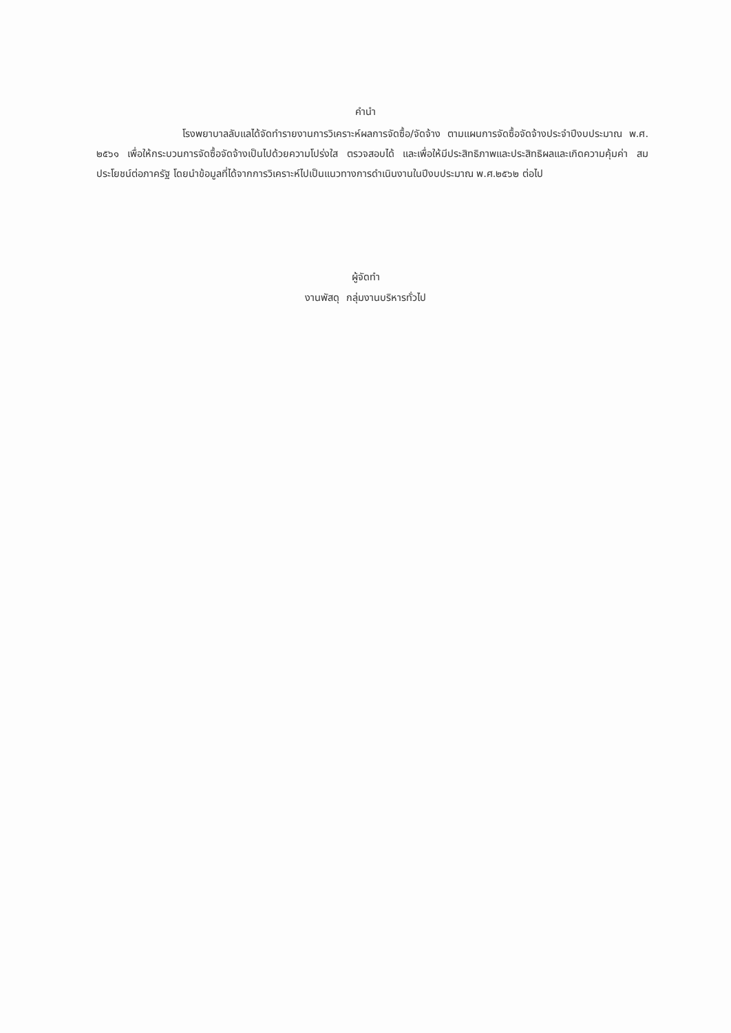คำนำ
โรงพยาบาลลับแลได้จัดทำรายงานการวิเคราะห์ผลการจัดซื้อ/จัดจ้าง ตามแผนการจัดซื้อจัดจ้างประจำปีงบประมาณ พ.ศ. ๒๕๖๑ เพื่อให้กระบวนการจัดซื้อจัดจ้างเป็นไปด้วยความโปร่งใส ตรวจสอบได้ และเพื่อให้มีประสิทธิภาพและประสิทธิผลและเกิดความคุ้มค่า สมประโยชน์ต่อภาครัฐ โดยนำข้อมูลที่ได้จากการวิเคราะห์ไปเป็นแนวทางการดำเนินงานในปีงบประมาณ พ.ศ.๒๕๖๒ ต่อไป
ผู้จัดทำ
งานพัสดุ กลุ่มงานบริหารทั่วไป